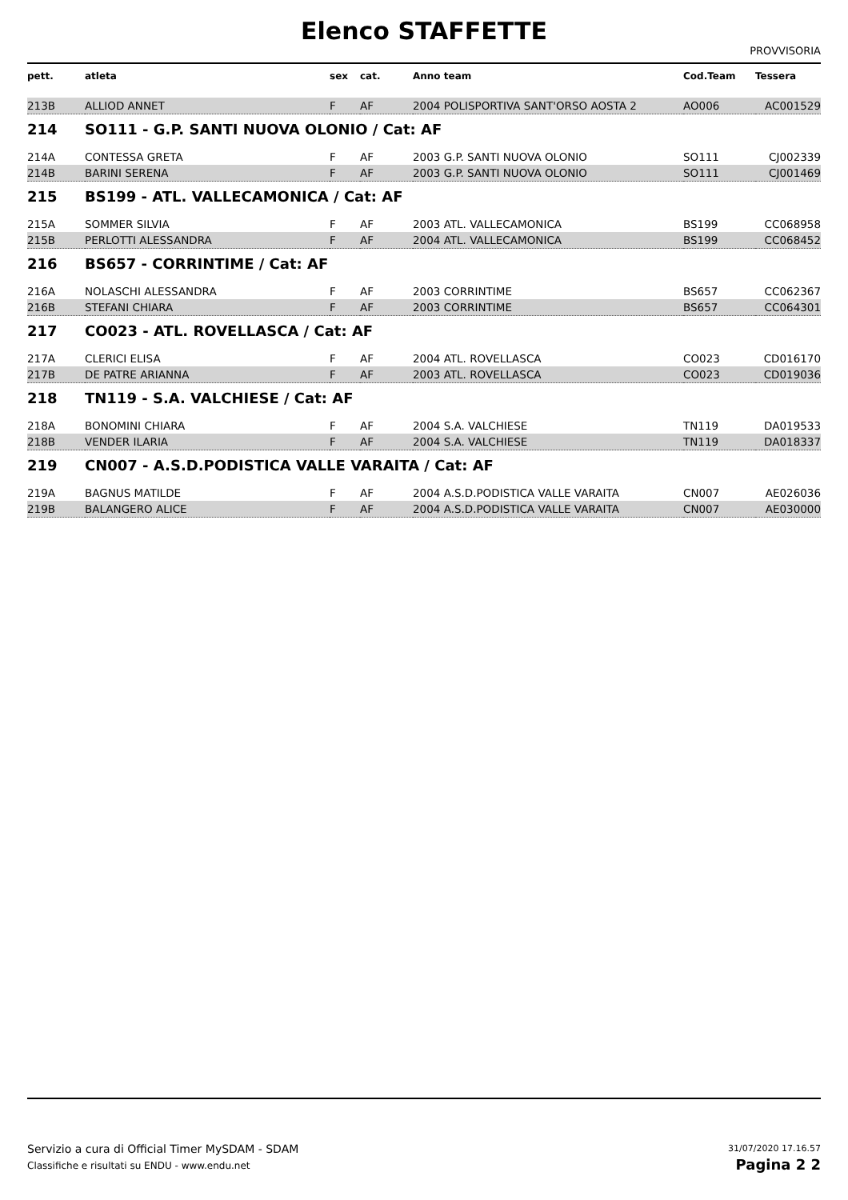Elenco STAFFETTE
PROVVISORIA
| pett. | atleta | sex | cat. | Anno team | Cod.Team | Tessera |
| --- | --- | --- | --- | --- | --- | --- |
| 213B | ALLIOD ANNET | F | AF | 2004 POLISPORTIVA SANT'ORSO AOSTA 2 | AO006 | AC001529 |
| 214 | SO111 - G.P. SANTI NUOVA OLONIO / Cat: AF | | | | | |
| 214A | CONTESSA GRETA | F | AF | 2003 G.P. SANTI NUOVA OLONIO | SO111 | CJ002339 |
| 214B | BARINI SERENA | F | AF | 2003 G.P. SANTI NUOVA OLONIO | SO111 | CJ001469 |
| 215 | BS199 - ATL. VALLECAMONICA / Cat: AF | | | | | |
| 215A | SOMMER SILVIA | F | AF | 2003 ATL. VALLECAMONICA | BS199 | CC068958 |
| 215B | PERLOTTI ALESSANDRA | F | AF | 2004 ATL. VALLECAMONICA | BS199 | CC068452 |
| 216 | BS657 - CORRINTIME / Cat: AF | | | | | |
| 216A | NOLASCHI ALESSANDRA | F | AF | 2003 CORRINTIME | BS657 | CC062367 |
| 216B | STEFANI CHIARA | F | AF | 2003 CORRINTIME | BS657 | CC064301 |
| 217 | CO023 - ATL. ROVELLASCA / Cat: AF | | | | | |
| 217A | CLERICI ELISA | F | AF | 2004 ATL. ROVELLASCA | CO023 | CD016170 |
| 217B | DE PATRE ARIANNA | F | AF | 2003 ATL. ROVELLASCA | CO023 | CD019036 |
| 218 | TN119 - S.A. VALCHIESE / Cat: AF | | | | | |
| 218A | BONOMINI CHIARA | F | AF | 2004 S.A. VALCHIESE | TN119 | DA019533 |
| 218B | VENDER ILARIA | F | AF | 2004 S.A. VALCHIESE | TN119 | DA018337 |
| 219 | CN007 - A.S.D.PODISTICA VALLE VARAITA / Cat: AF | | | | | |
| 219A | BAGNUS MATILDE | F | AF | 2004 A.S.D.PODISTICA VALLE VARAITA | CN007 | AE026036 |
| 219B | BALANGERO ALICE | F | AF | 2004 A.S.D.PODISTICA VALLE VARAITA | CN007 | AE030000 |
Servizio a cura di Official Timer MySDAM - SDAM
Classifiche e risultati su ENDU - www.endu.net
31/07/2020 17.16.57
Pagina 2 2